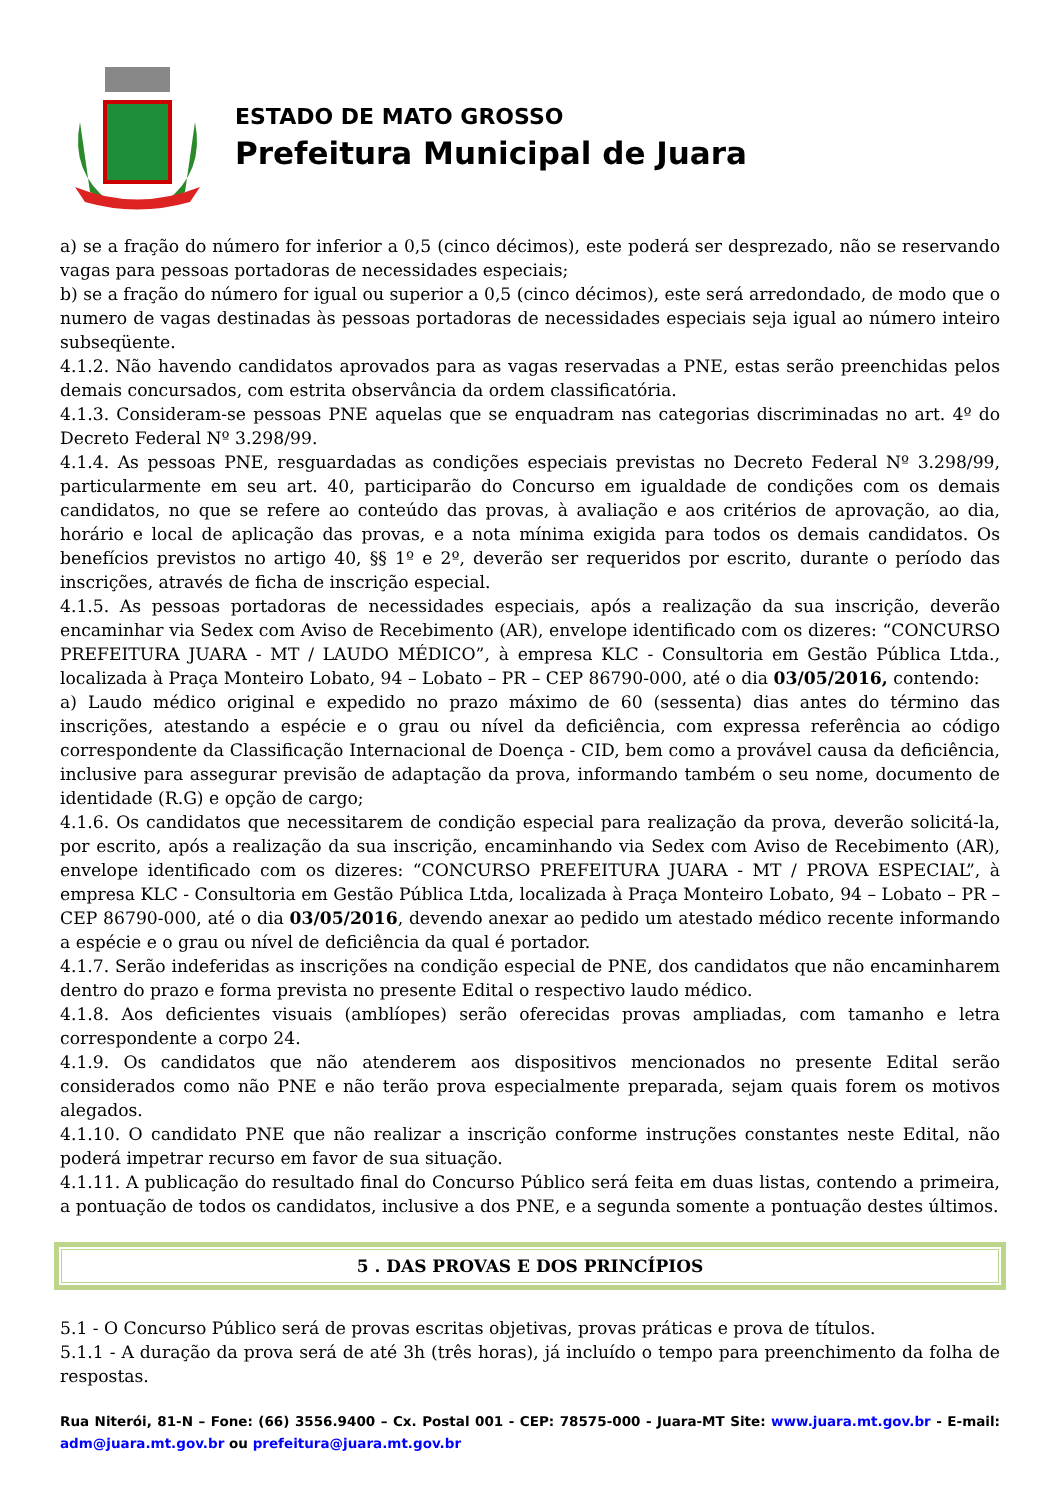ESTADO DE MATO GROSSO
Prefeitura Municipal de Juara
a) se a fração do número for inferior a 0,5 (cinco décimos), este poderá ser desprezado, não se reservando vagas para pessoas portadoras de necessidades especiais;
b) se a fração do número for igual ou superior a 0,5 (cinco décimos), este será arredondado, de modo que o numero de vagas destinadas às pessoas portadoras de necessidades especiais seja igual ao número inteiro subseqüente.
4.1.2. Não havendo candidatos aprovados para as vagas reservadas a PNE, estas serão preenchidas pelos demais concursados, com estrita observância da ordem classificatória.
4.1.3. Consideram-se pessoas PNE aquelas que se enquadram nas categorias discriminadas no art. 4º do Decreto Federal Nº 3.298/99.
4.1.4. As pessoas PNE, resguardadas as condições especiais previstas no Decreto Federal Nº 3.298/99, particularmente em seu art. 40, participarão do Concurso em igualdade de condições com os demais candidatos, no que se refere ao conteúdo das provas, à avaliação e aos critérios de aprovação, ao dia, horário e local de aplicação das provas, e a nota mínima exigida para todos os demais candidatos. Os benefícios previstos no artigo 40, §§ 1º e 2º, deverão ser requeridos por escrito, durante o período das inscrições, através de ficha de inscrição especial.
4.1.5. As pessoas portadoras de necessidades especiais, após a realização da sua inscrição, deverão encaminhar via Sedex com Aviso de Recebimento (AR), envelope identificado com os dizeres: “CONCURSO PREFEITURA JUARA - MT / LAUDO MÉDICO”, à empresa KLC - Consultoria em Gestão Pública Ltda., localizada à Praça Monteiro Lobato, 94 – Lobato – PR – CEP 86790-000, até o dia 03/05/2016, contendo:
a) Laudo médico original e expedido no prazo máximo de 60 (sessenta) dias antes do término das inscrições, atestando a espécie e o grau ou nível da deficiência, com expressa referência ao código correspondente da Classificação Internacional de Doença - CID, bem como a provável causa da deficiência, inclusive para assegurar previsão de adaptação da prova, informando também o seu nome, documento de identidade (R.G) e opção de cargo;
4.1.6. Os candidatos que necessitarem de condição especial para realização da prova, deverão solicitá-la, por escrito, após a realização da sua inscrição, encaminhando via Sedex com Aviso de Recebimento (AR), envelope identificado com os dizeres: “CONCURSO PREFEITURA JUARA - MT / PROVA ESPECIAL”, à empresa KLC - Consultoria em Gestão Pública Ltda, localizada à Praça Monteiro Lobato, 94 – Lobato – PR – CEP 86790-000, até o dia 03/05/2016, devendo anexar ao pedido um atestado médico recente informando a espécie e o grau ou nível de deficiência da qual é portador.
4.1.7. Serão indeferidas as inscrições na condição especial de PNE, dos candidatos que não encaminharem dentro do prazo e forma prevista no presente Edital o respectivo laudo médico.
4.1.8. Aos deficientes visuais (amblíopes) serão oferecidas provas ampliadas, com tamanho e letra correspondente a corpo 24.
4.1.9. Os candidatos que não atenderem aos dispositivos mencionados no presente Edital serão considerados como não PNE e não terão prova especialmente preparada, sejam quais forem os motivos alegados.
4.1.10. O candidato PNE que não realizar a inscrição conforme instruções constantes neste Edital, não poderá impetrar recurso em favor de sua situação.
4.1.11. A publicação do resultado final do Concurso Público será feita em duas listas, contendo a primeira, a pontuação de todos os candidatos, inclusive a dos PNE, e a segunda somente a pontuação destes últimos.
5 . DAS PROVAS E DOS PRINCÍPIOS
5.1 - O Concurso Público será de provas escritas objetivas, provas práticas e prova de títulos.
5.1.1 - A duração da prova será de até 3h (três horas), já incluído o tempo para preenchimento da folha de respostas.
Rua Niterói, 81-N – Fone: (66) 3556.9400 – Cx. Postal 001 - CEP: 78575-000 - Juara-MT Site: www.juara.mt.gov.br - E-mail: adm@juara.mt.gov.br ou prefeitura@juara.mt.gov.br